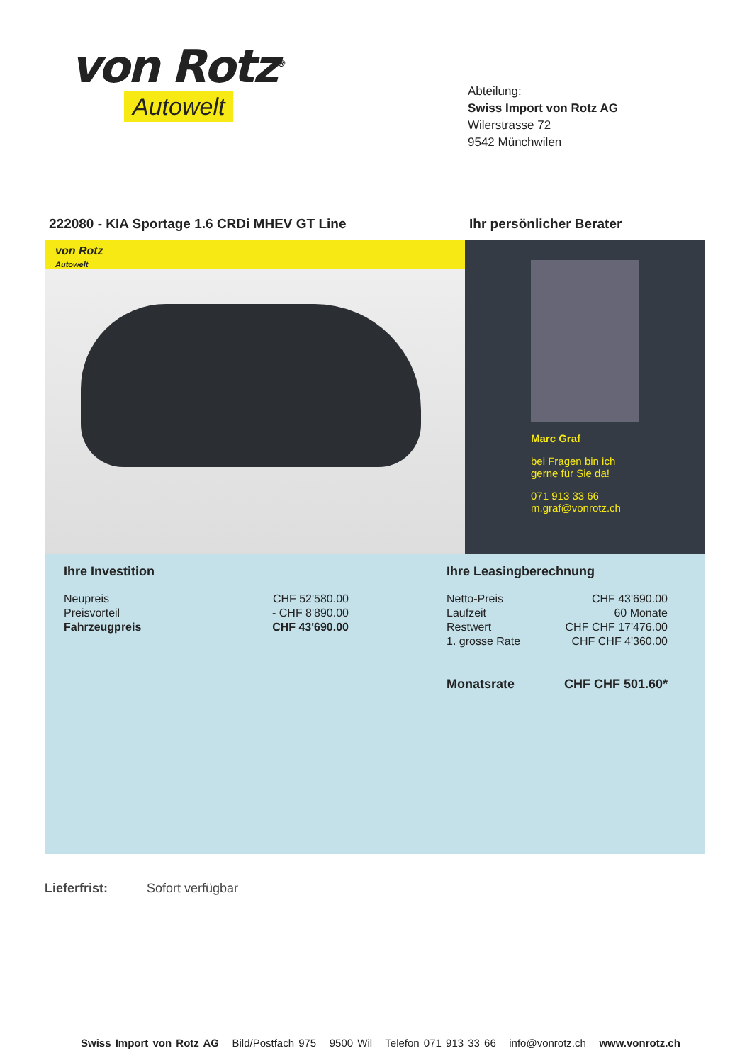von Rotz<sup>®</sup>
Autowelt
Abteilung:
Swiss Import von Rotz AG
Wilerstrasse 72
9542 Münchwilen
222080 - KIA Sportage 1.6 CRDi MHEV GT Line Ihr persönlicher Berater
von Rotz
Autowelt
Marc Graf
bei Fragen bin ich
gerne für Sie da!
071 913 33 66
m.graf@vonrotz.ch
Ihre Investition
| Neupreis | CHF 52'580.00 |
| Preisvorteil | - CHF 8'890.00 |
| Fahrzeugpreis | CHF 43'690.00 |
Ihre Leasingberechnung
| Netto-Preis | CHF 43'690.00 |
| Laufzeit | 60 Monate |
| Restwert | CHF CHF 17'476.00 |
| 1. grosse Rate | CHF CHF 4'360.00 |
| Monatsrate | CHF CHF 501.60* |
Lieferfrist: Sofort verfügbar
Swiss Import von Rotz AG Bild/Postfach 975 9500 Wil Telefon 071 913 33 66 info@vonrotz.ch www.vonrotz.ch